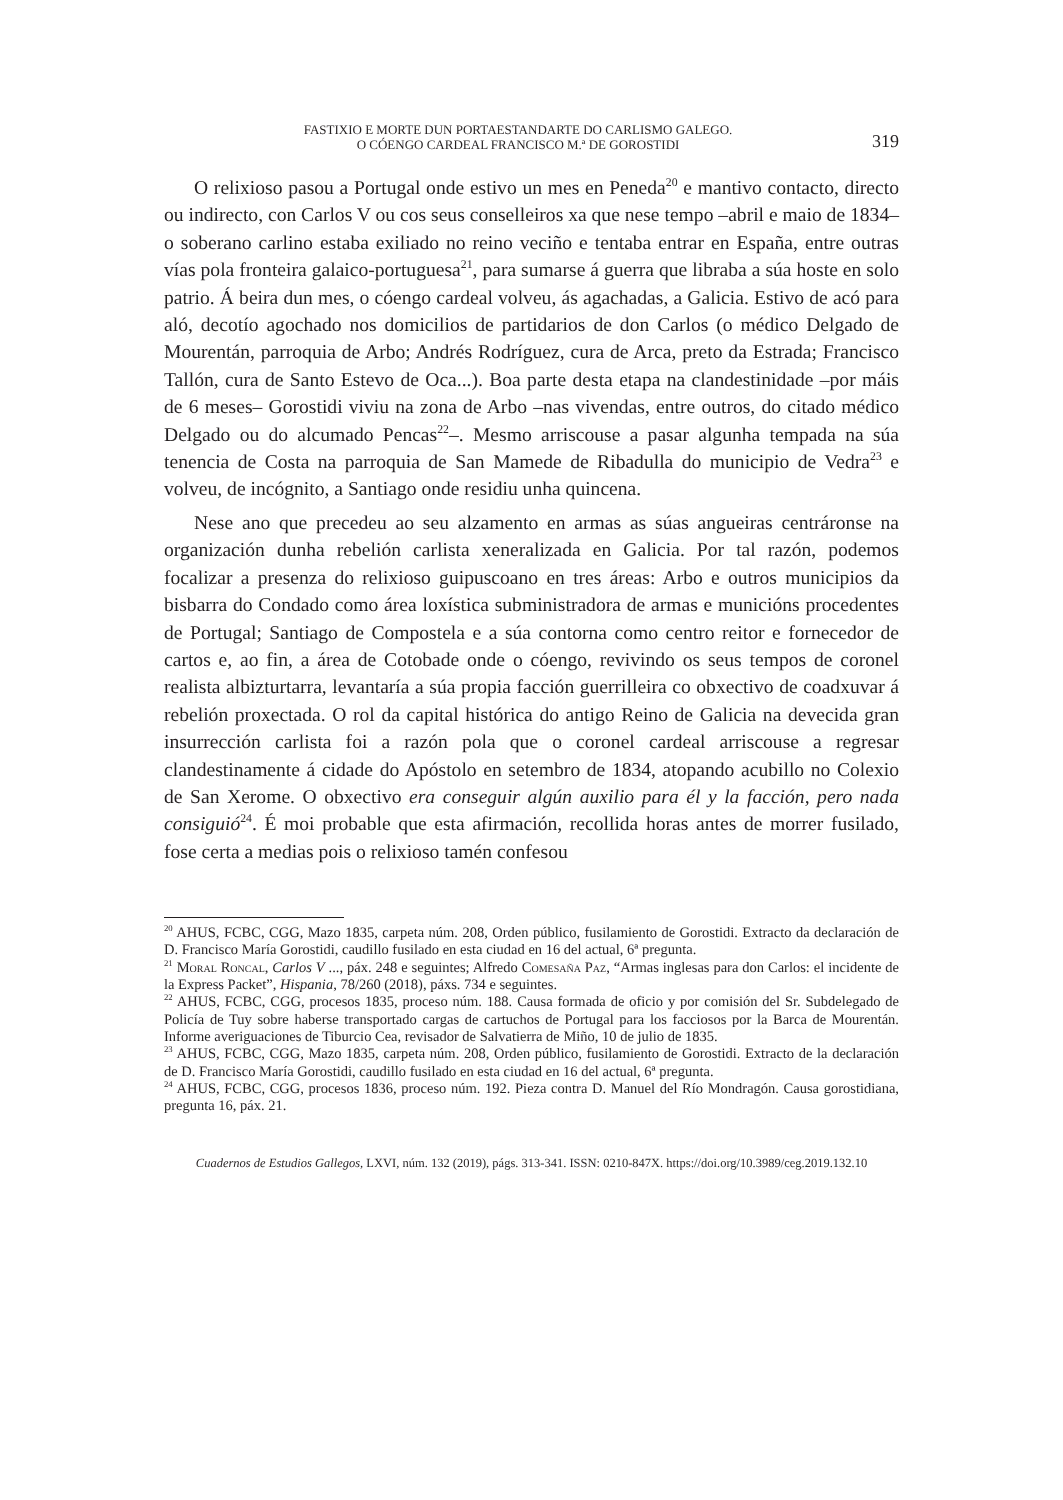FASTIXIO E MORTE DUN PORTAESTANDARTE DO CARLISMO GALEGO.
O CÓENGO CARDEAL FRANCISCO M.ª DE GOROSTIDI
319
O relixioso pasou a Portugal onde estivo un mes en Peneda<sup>20</sup> e mantivo contacto, directo ou indirecto, con Carlos V ou cos seus conselleiros xa que nese tempo –abril e maio de 1834– o soberano carlino estaba exiliado no reino veciño e tentaba entrar en España, entre outras vías pola fronteira galaico-portuguesa<sup>21</sup>, para sumarse á guerra que libraba a súa hoste en solo patrio. Á beira dun mes, o cóengo cardeal volveu, ás agachadas, a Galicia. Estivo de acó para aló, decotío agochado nos domicilios de partidarios de don Carlos (o médico Delgado de Mourentán, parroquia de Arbo; Andrés Rodríguez, cura de Arca, preto da Estrada; Francisco Tallón, cura de Santo Estevo de Oca...). Boa parte desta etapa na clandestinidade –por máis de 6 meses– Gorostidi viviu na zona de Arbo –nas vivendas, entre outros, do citado médico Delgado ou do alcumado Pencas<sup>22</sup>–. Mesmo arriscouse a pasar algunha tempada na súa tenencia de Costa na parroquia de San Mamede de Ribadulla do municipio de Vedra<sup>23</sup> e volveu, de incógnito, a Santiago onde residiu unha quincena.
Nese ano que precedeu ao seu alzamento en armas as súas angueiras centráronse na organización dunha rebelión carlista xeneralizada en Galicia. Por tal razón, podemos focalizar a presenza do relixioso guipuscoano en tres áreas: Arbo e outros municipios da bisbarra do Condado como área loxística subministradora de armas e municións procedentes de Portugal; Santiago de Compostela e a súa contorna como centro reitor e fornecedor de cartos e, ao fin, a área de Cotobade onde o cóengo, revivindo os seus tempos de coronel realista albizturtarra, levantaría a súa propia facción guerrilleira co obxectivo de coadxuvar á rebelión proxectada. O rol da capital histórica do antigo Reino de Galicia na devecida gran insurrección carlista foi a razón pola que o coronel cardeal arriscouse a regresar clandestinamente á cidade do Apóstolo en setembro de 1834, atopando acubillo no Colexio de San Xerome. O obxectivo era conseguir algún auxilio para él y la facción, pero nada consiguió<sup>24</sup>. É moi probable que esta afirmación, recollida horas antes de morrer fusilado, fose certa a medias pois o relixioso tamén confesou
<sup>20</sup> AHUS, FCBC, CGG, Mazo 1835, carpeta núm. 208, Orden público, fusilamiento de Gorostidi. Extracto da declaración de D. Francisco María Gorostidi, caudillo fusilado en esta ciudad en 16 del actual, 6ª pregunta.
<sup>21</sup> Moral Roncal, Carlos V ..., páx. 248 e seguintes; Alfredo Comesaña Paz, “Armas inglesas para don Carlos: el incidente de la Express Packet”, Hispania, 78/260 (2018), páxs. 734 e seguintes.
<sup>22</sup> AHUS, FCBC, CGG, procesos 1835, proceso núm. 188. Causa formada de oficio y por comisión del Sr. Subdelegado de Policía de Tuy sobre haberse transportado cargas de cartuchos de Portugal para los facciosos por la Barca de Mourentán. Informe averiguaciones de Tiburcio Cea, revisador de Salvatierra de Miño, 10 de julio de 1835.
<sup>23</sup> AHUS, FCBC, CGG, Mazo 1835, carpeta núm. 208, Orden público, fusilamiento de Gorostidi. Extracto de la declaración de D. Francisco María Gorostidi, caudillo fusilado en esta ciudad en 16 del actual, 6ª pregunta.
<sup>24</sup> AHUS, FCBC, CGG, procesos 1836, proceso núm. 192. Pieza contra D. Manuel del Río Mondragón. Causa gorostidiana, pregunta 16, páx. 21.
Cuadernos de Estudios Gallegos, LXVI, núm. 132 (2019), págs. 313-341. ISSN: 0210-847X. https://doi.org/10.3989/ceg.2019.132.10